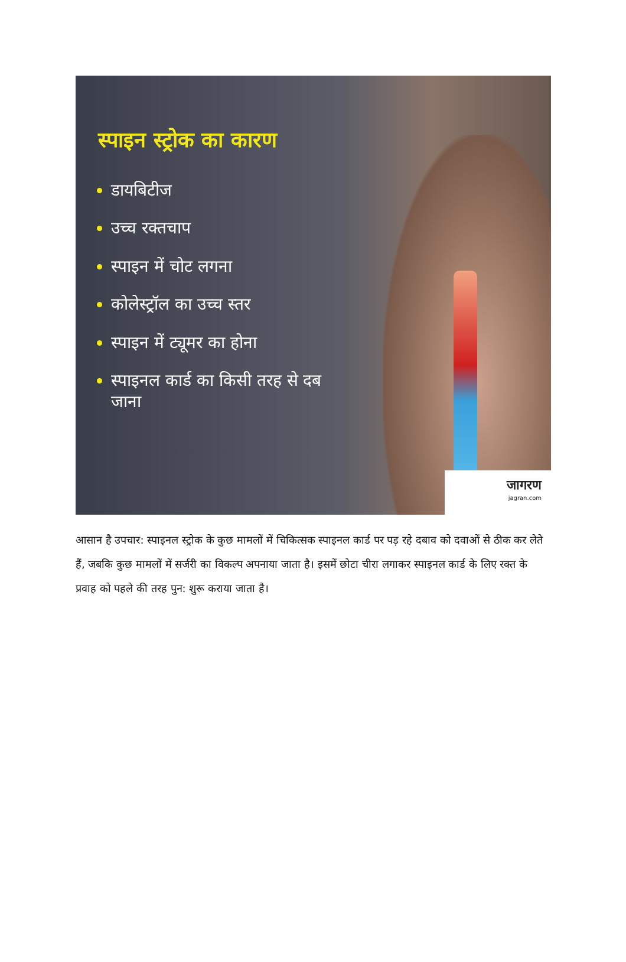स्पाइन स्ट्रोक का कारण
डायबिटीज
उच्च रक्तचाप
स्पाइन में चोट लगना
कोलेस्ट्रॉल का उच्च स्तर
स्पाइन में ट्यूमर का होना
स्पाइनल कार्ड का किसी तरह से दब जाना
जागरण
jagran.com
आसान है उपचार: स्पाइनल स्ट्रोक के कुछ मामलों में चिकित्सक स्पाइनल कार्ड पर पड़ रहे दबाव को दवाओं से ठीक कर लेते हैं, जबकि कुछ मामलों में सर्जरी का विकल्प अपनाया जाता है। इसमें छोटा चीरा लगाकर स्पाइनल कार्ड के लिए रक्त के प्रवाह को पहले की तरह पुन: शुरू कराया जाता है।